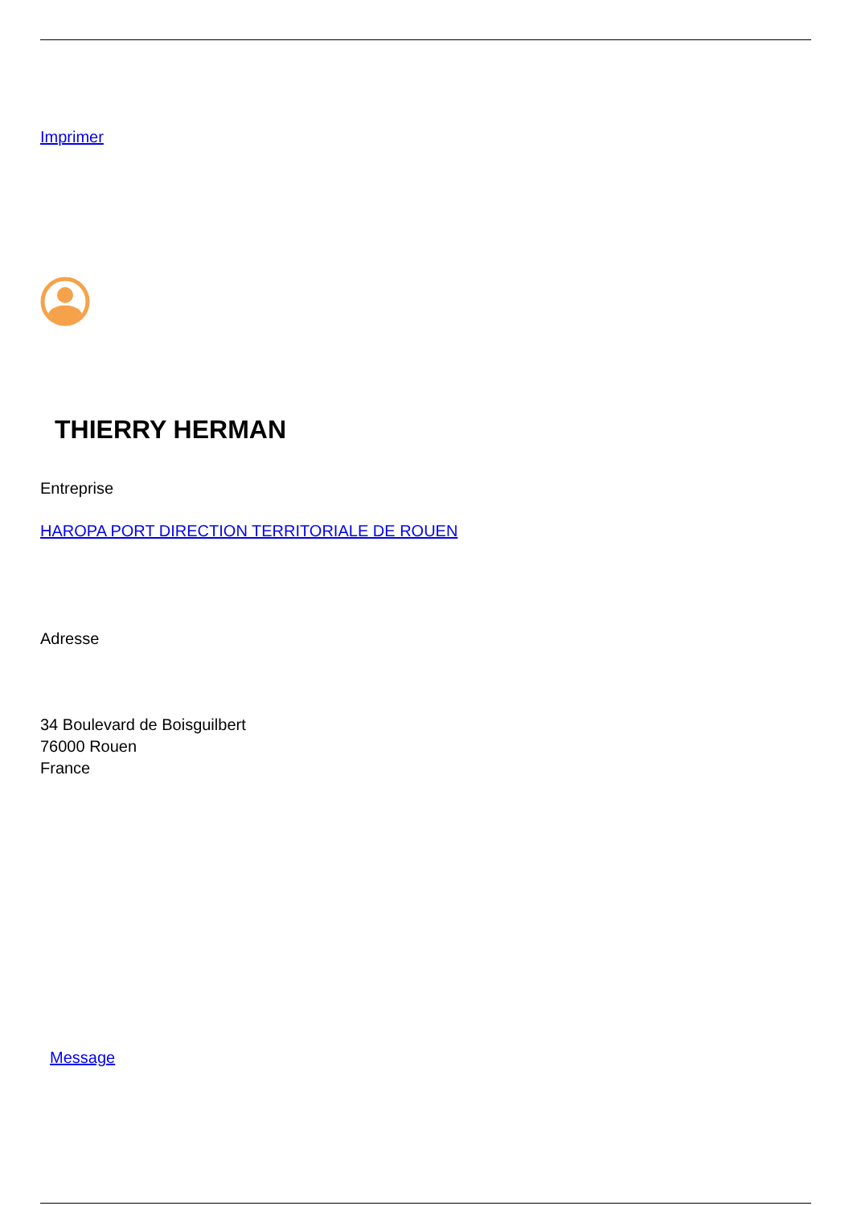Imprimer
THIERRY HERMAN
Entreprise
HAROPA PORT DIRECTION TERRITORIALE DE ROUEN
Adresse
34 Boulevard de Boisguilbert
76000 Rouen
France
Message